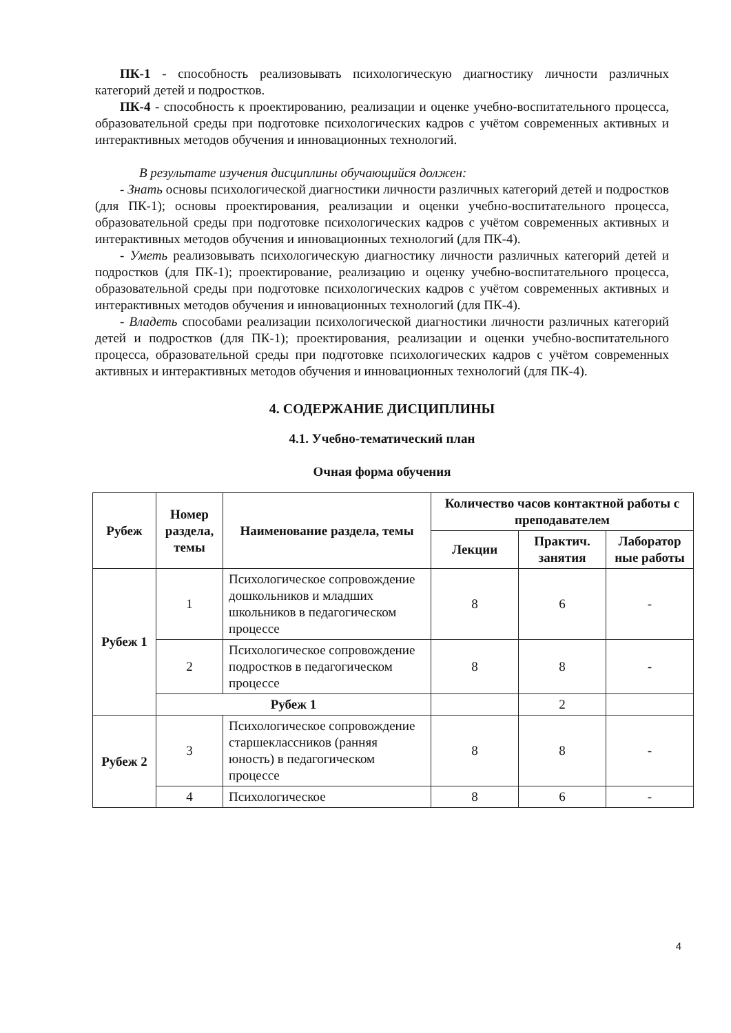ПК-1 - способность реализовывать психологическую диагностику личности различных категорий детей и подростков.
ПК-4 - способность к проектированию, реализации и оценке учебно-воспитательного процесса, образовательной среды при подготовке психологических кадров с учётом современных активных и интерактивных методов обучения и инновационных технологий.
В результате изучения дисциплины обучающийся должен:
- Знать основы психологической диагностики личности различных категорий детей и подростков (для ПК-1); основы проектирования, реализации и оценки учебно-воспитательного процесса, образовательной среды при подготовке психологических кадров с учётом современных активных и интерактивных методов обучения и инновационных технологий (для ПК-4).
- Уметь реализовывать психологическую диагностику личности различных категорий детей и подростков (для ПК-1); проектирование, реализацию и оценку учебно-воспитательного процесса, образовательной среды при подготовке психологических кадров с учётом современных активных и интерактивных методов обучения и инновационных технологий (для ПК-4).
- Владеть способами реализации психологической диагностики личности различных категорий детей и подростков (для ПК-1); проектирования, реализации и оценки учебно-воспитательного процесса, образовательной среды при подготовке психологических кадров с учётом современных активных и интерактивных методов обучения и инновационных технологий (для ПК-4).
4. СОДЕРЖАНИЕ ДИСЦИПЛИНЫ
4.1. Учебно-тематический план
Очная форма обучения
| Рубеж | Номер раздела, темы | Наименование раздела, темы | Количество часов контактной работы с преподавателем | | |
| --- | --- | --- | --- | --- | --- |
| | | | Лекции | Практич. занятия | Лаборатор ные работы |
| Рубеж 1 | 1 | Психологическое сопровождение дошкольников и младших школьников в педагогическом процессе | 8 | 6 | - |
| | 2 | Психологическое сопровождение подростков в педагогическом процессе | 8 | 8 | - |
| | Рубеж 1 | | | 2 | |
| Рубеж 2 | 3 | Психологическое сопровождение старшеклассников (ранняя юность) в педагогическом процессе | 8 | 8 | - |
| | 4 | Психологическое | 8 | 6 | - |
4